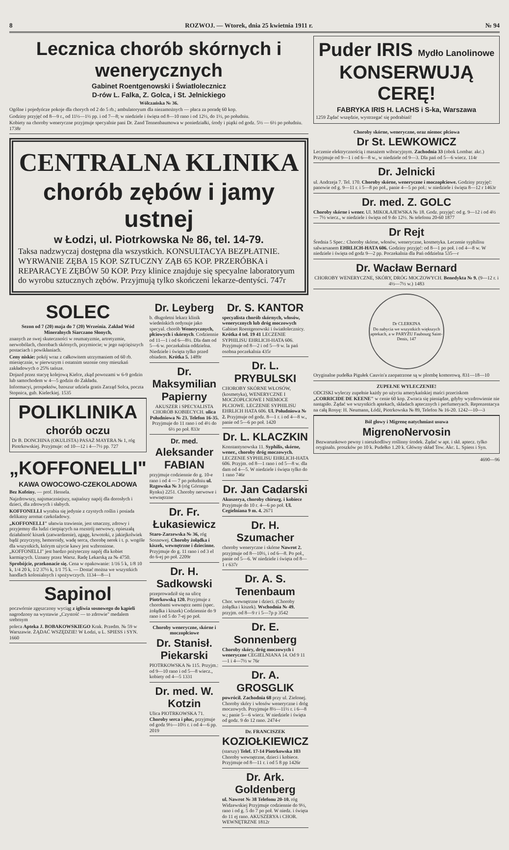8 ROZWOJ. — Wtorek, dnia 25 kwietnia 1911 r. № 94
Lecznica chorób skórnych i wenerycznych
Gabinet Roentgenowski i Światłolecznicz
D-rów L. Falka, Z. Golca, i St. Jelnickiego
Wólczańska № 36.
Ogólne i pojedyńcze pokoje dla chorych od 2 do 5 rb.; ambulatoryum dla niezamożnych — płaca za poradę 60 kop.
Godziny przyjęć od 8—9 r., od 11½—1½ pp. i od 7—8; w niedziele i święta od 8—10 rano i od 12½, do 1½, po południu.
Kobiety na choroby weneryczne przyjmuje specyalnie pani Dr. Zand Tennenbaumowa w poniedziałki, środy i piątki od godz. 5½ — 6½ po południu. 1738r
CENTRALNA KLINIKA
chorób zębów i jamy ustnej
w Łodzi, ul. Piotrkowska № 86, tel. 14-79.
Taksa nadzwyczaj dostępna dla wszystkich. KONSULTACYA BEZPŁATNIE. WYRWANIE ZĘBA 15 KOP. SZTUCZNY ZĄB 65 KOP. PRZERÓBKA i REPARACYE ZĘBÓW 50 KOP. Przy klinice znajduje się specyalne laboratoryum do wyrobu sztucznych zębów. Przyjmują tylko skończeni lekarze-dentyści. 747r
SOLEC
Sezon od 7 (20) maja do 7 (20) Września. Zakład Wód Mineralnych Siarczano Słonych,
znanych ze swej skuteczności w reumatyzmie, artretyzmie, nerwobólach, chorobach skórnych, przymiocie; w jego najcięższych postaciach i powikłaniach.
Ceny niskie: pokój wraz z całkowitem utrzymaniem od 60 rb. miesięcznie, w pierwszym i ostatnim sezonie ceny mieszkań zakładowych o 25% tańsze.
Dojazd przez stacyę kolejową Kielce, zkąd powozami w 6-9 godzin lub samochodem w 4—5 godzin do Zakładu.
Informacyi, prospektów, bzoszur udziela gratis Zarząd Solca, poczta Stopnica, gub. Kieleckiej. 1535
POLIKLINIKA
chorób oczu
Dr B. DONCHINA (OKULISTA) PASAŻ MAYERA № 1, róg Piotrkowskiej. Przyjmuje: od 10—12 i 4—7½ pp. 727
„KOFFONELLI"
KAWA OWOCOWO-CZEKOLADOWA
Bez Kofeiny. — prof. Hessela.
Najzdrowszy, najsmaczniejszy, najtańszy napój dla dorosłych i dzieci, dla zdrowych i słabych.
KOFFONELLI wyrabia się jedynie z czystych roślin i posiada delikatny aromat czekoladowy.
„KOFFONELLI" ułatwia trawienie, jest smaczny, zdrowy i przyjemny dla ludzi cierpiących na rozstrój nerwowy, opieszałą działalność kiszek (zatwardzenie), zgagę, krwotoki, z jakiejkolwiek bądź przyczyny, hemoroidy, wadę serca, chorobę nerek i t. p. wogóle dla wszystkich, którym użycie kawy jest wzbronione. „KOFFONELLI" jest bardzo pożyteczny napój dla kobiet karmiących. Uznany przez Warsz. Radę Lekarską za № 4750.
Sprobójcie, przekonacie się. Cena w opakowanie: 1/16 5 k, 1/8 10 k, 1/4 20 k, 1/2 37½ k, 1/1 75 k. — Dostać można we wszystkich handlach kolonialnych i spożywczych. 1134—8—1
Sapinol
poczwórnie zgęszczony wyciąg z igliwia sosnowego do kąpieli nagrodzony na wystawie „Czystość — to zdrowie" medalem srebrnym
poleca Apteka J. BOBAKOWSKIEGO Krak. Przedm. № 59 w Warszawie. ŻĄDAĆ WSZĘDZIE! W Łodzi, u L. SPIESS i SYN. 1660
Dr. Leyberg
b. długoletni lekarz klinik wiedeńskich ordynuje jako specyal. chorób Wenerycznych, płciowych i skórnych. Codziennie od 11—1 i od 6—8½. Dla dam od 5—6 w. poczekalnia oddzielna. Niedziele i święta tylko przed obiadem. Krótka 5. 1489r
Dr. Maksymilian Papierny
AKUSZER i SPECYALISTA CHORÓB KOBIECYCH. ulica Południowa № 23. Telefon 16-35. Przyjmuje do 11 rano i od 4½ do 6½ po poł. 833r
Dr. med.
Aleksander FABIAN
przyjmuje codziennie do g. 10-e rano i od 4 — 7 po południu ul. Rzgowska № 3 (róg Górnego Rynku) 2251. Choroby nerwowe i wewnętrzne
Dr. Fr. Łukasiewicz
Staro-Zarzewska № 36, róg Sosnowej. Choroby żołądka i kiszek, wewnętrzne i dziecinne. Przyjmuje do g. 11 rano i od 3 el do 6-ej po poł. 2209r
Dr. H. Sadkowski
przeprowadził się na ulicę Piotrkowską 120. Przyjmuje z chorobami wewnętrz nemi (spec. żołądka i kiszek) Codziennie do 9 rano i od 5 do 7-ej po poł.
Choroby weneryczne, skórne i moczopłciowe
Dr. Stanisł. Piekarski
PIOTRKOWSKA № 115. Przyjm.: od 9—10 rano i od 5—8 wiecz., kobiety od 4—5 1331
Dr. med. W. Kotzin
Ulica PIOTRKOWSKA 71. Choroby serca i płuc, przyjmuje od godz 9½—10½ r. i od 4—6 pp. 2019
Dr. S. KANTOR
specyalista chorób skórnych, włosów, wenerycznych lub dróg moczowych Gabinet Roentgenowski i światłolecznicy. Krótka 4 tel. 19 41 LECZENIE SYPHILISU EHRLICH-HATA 606. Przyjmuje od 8—2 i od 5—9 w. la pań osobna poczekalnia 435r
Dr. L. PRYBULSKI
CHOROBY SKÓRNE WŁOSÓW, (kosmetyka), WENERYCZNE I MOCZOPŁCIOWE I NIEMOCE PŁCIOWE. LECZENIE SYPHILISU EHRLICH HATA 606. Ul. Południowa № 2. Przyjmuje od godz. 8—1 r. i od 4—8 w., panie od 5—6 po poł. 1420
Dr. L. KLACZKIN
Konstantynowska 11. Syphilis, skórne, wener., choroby dróg moczowych. LECZENIE SYPHILISU EHRLICH-HATA 606. Przyjm. od 8—1 rano i od 5—8 w. dla dam od 4—5. W niedziele i święta tylko do 1 rano 746r
Dr. Jan Cadarski
Akuszerya, choroby chirurg. i kobiece Przyjmuje do 10 r. 4—6 po poł. Ul. Cegielniana 9 m. 4. 2671
Dr. H. Szumacher
choroby weneryczne i skórne Nawrot 2. przyjmuje od 8—10½, i od 6—8. Po poł., panie od 5—6. W niedziele i święta od 8—1 r 637r
Dr. A. S. Tenenbaum
Chor. wewnętrzne i dzieci. (Choroby żołądka i kiszek). Wschodnia № 49. przyjm. od 8—9 r i 5—7p p 3542
Dr. E. Sonnenberg
Choroby skóry, dróg moczowych i weneryczne CEGIELNIANA 14. Od 9 11—1 i 4—7½ w 76r
Dr. A. GROSGLIK
powrócił. Zachodnia 68 przy ul. Zielonej. Choroby skóry i włosów weneryczne i dróg moczowych. Przyjmuje 8½—11½ r. i 6—8 w.; panie 5—6 wiecz. W niedziele i święta od godz. 9 do 12 rano. 2474-r
Dr. FRANCISZEK
KOZIOŁKIEWICZ
(starszy) Telef. 17-14 Piotrkowska 103 Choroby wewnętrzne, dzieci i kobiece. Przyjmuje od 8—11 r. i od 5 8 pp 1426r
Dr. Ark. Goldenberg
ul. Nawrot № 38 Telefonu 20-10. róg Widzewskiej Przyjmuje codziennie do 9½, rano i od g. 5 do 7 po poł. W niedz. i święta do 11 ej rano. AKUSZERYA i CHOR. WEWNĘTRZNE 1812r
Puder IRIS Mydło Lanolinowe
KONSERWUJĄ CERĘ!
FABRYKA IRIS H. LACHS i S-ka, Warszawa
1259 Żądać wszędzie, wystrzegać się podrabiań!
Choroby skórne, weneryczne, oraz niemoc płciowa
Dr St. LEWKOWICZ
Leczenie elektrycznością i masażem wibracyjnym. Zachodnia 33 (obok Lombar. akc.) Przyjmuje od 9—1 i od 6—8 w., w niedziele od 9—3. Dla pań od 5—6 wiecz. 114r
Dr. Jelnicki
ul. Andrzeja 7. Tel. 170. Choroby skórne, weneryczne i moczopłciowe. Godziny przyjęć: panowie od g. 9—11 r. i 5—8 po poł., panie 4—5 po poł.: w niedziele i święta 8—12 r 1463r
Dr. med. Z. GOLC
Choroby skórne i wener. Ul. MIKOŁAJEWSKA № 18. Godz. przyjęć: od g. 9—12 i od 4½ — 7½ wiecz., w niedziele i święta od 9 do 12½. № telefonu 20-60 1877
Dr Rejt
Średnia 5 Spec.: Choroby skórne, włosów, weneryczne, kosmetyka. Leczenie syphilisu salwarsanem EHRLICH-HATA 606. Godziny przyjęć: od 8—1 po poł. i od 4—8 w. W niedziele i święta od godz 9—2 pp. Poczekalnia dla Pań oddzielna 535—r
Dr. Wacław Bernard
CHOROBY WENERYCZNE, SKÓRY, DRÓG MOCZOWYCH. Benedykta № 9. (9—12 r. i 4½—7½ w.) 1483
Dr CLERKINA
Do nabycia we wszystkich większych aptekach, a w PARYŻU Faubourg Saint-Denis, 147
Oryginalne pudełka Pigułek Cauvin'a zaopatrzone są w plombę komorową. 831—18—10
ZUPEŁNE WYLECZENIE!
ODCISKI wyleczy zupełnie każdy po użyciu amerykańskiej maści przeciskom „CORRICIDE DE KEENE" w cenie 60 kop. Zwraca się pieniądze, gdyby wyzdrowienie nie nastąpiło. Żądać we wszystkich aptekach, składach aptecznych i perfumeryach. Reprezentacya na całą Rosyę: H. Neumann, Łódź, Piotrkowska № 89, Telefon № 16-20. 1242—10—3
Ból głowy i Migrenę natychmiast usuwa
MigrenoNervosin
Bezwarunkowo pewny i nieszkodliwy roślinny środek. Żądać w apt. i skł. aptecz. tylko oryginaln. proszków po 10 k. Pudełko 1.20 k. Główny skład Tow. Akc. L. Spiess i Syn.
4690—96